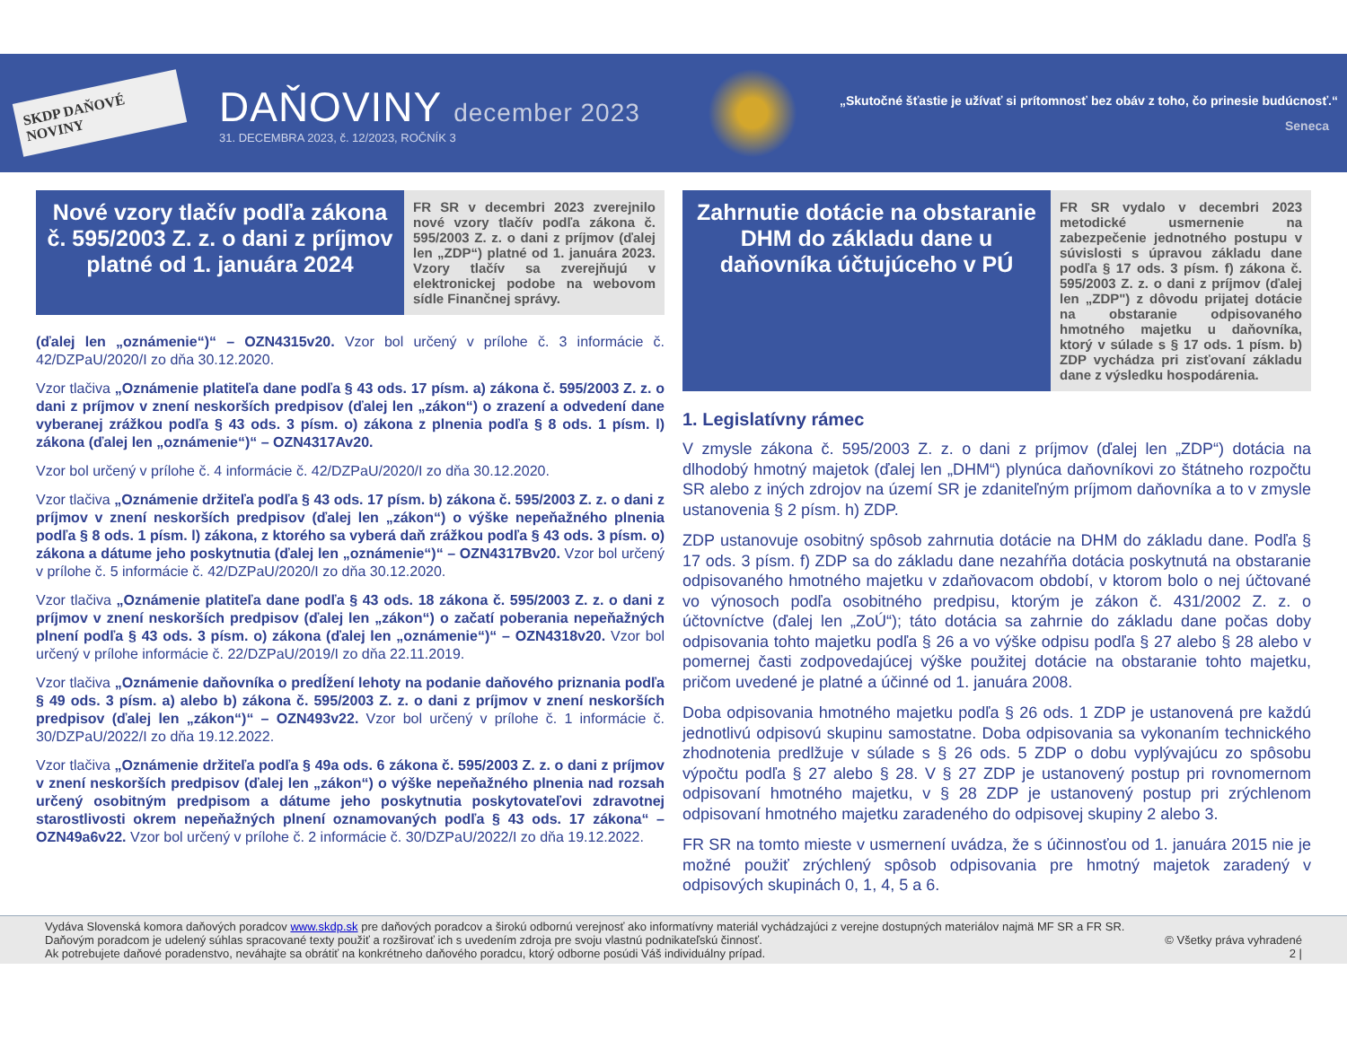SKDP DAŇOVÉ NOVINY
DAŇOVINY december 2023
31. DECEMBRA 2023, č. 12/2023, ROČNÍK 3
„Skutočné šťastie je užívať si prítomnosť bez obáv z toho, čo prinesie budúcnosť.“
Seneca
Nové vzory tlačív podľa zákona č. 595/2003 Z. z. o dani z príjmov platné od 1. januára 2024
FR SR v decembri 2023 zverejnilo nové vzory tlačív podľa zákona č. 595/2003 Z. z. o dani z príjmov (ďalej len „ZDP“) platné od 1. januára 2023. Vzory tlačív sa zverejňujú v elektronickej podobe na webovom sídle Finančnej správy.
(ďalej len „oznámenie“)“ – OZN4315v20. Vzor bol určený v prílohe č. 3 informácie č. 42/DZPaU/2020/I zo dňa 30.12.2020.
Vzor tlačiva „Oznámenie platiteľa dane podľa § 43 ods. 17 písm. a) zákona č. 595/2003 Z. z. o dani z príjmov v znení neskorších predpisov (ďalej len „zákon“) o zrazení a odvedení dane vyberanej zrážkou podľa § 43 ods. 3 písm. o) zákona z plnenia podľa § 8 ods. 1 písm. l) zákona (ďalej len „oznámenie“)“ – OZN4317Av20.
Vzor bol určený v prílohe č. 4 informácie č. 42/DZPaU/2020/I zo dňa 30.12.2020.
Vzor tlačiva „Oznámenie držiteľa podľa § 43 ods. 17 písm. b) zákona č. 595/2003 Z. z. o dani z príjmov v znení neskorších predpisov (ďalej len „zákon“) o výške nepeňažného plnenia podľa § 8 ods. 1 písm. l) zákona, z ktorého sa vyberá daň zrážkou podľa § 43 ods. 3 písm. o) zákona a dátume jeho poskytnutia (ďalej len „oznámenie“)“ – OZN4317Bv20. Vzor bol určený v prílohe č. 5 informácie č. 42/DZPaU/2020/I zo dňa 30.12.2020.
Vzor tlačiva „Oznámenie platiteľa dane podľa § 43 ods. 18 zákona č. 595/2003 Z. z. o dani z príjmov v znení neskorších predpisov (ďalej len „zákon“) o začatí poberania nepeňažných plnení podľa § 43 ods. 3 písm. o) zákona (ďalej len „oznámenie“)“ – OZN4318v20. Vzor bol určený v prílohe informácie č. 22/DZPaU/2019/I zo dňa 22.11.2019.
Vzor tlačiva „Oznámenie daňovníka o predĺžení lehoty na podanie daňového priznania podľa § 49 ods. 3 písm. a) alebo b) zákona č. 595/2003 Z. z. o dani z príjmov v znení neskorších predpisov (ďalej len „zákon“)“ – OZN493v22. Vzor bol určený v prílohe č. 1 informácie č. 30/DZPaU/2022/I zo dňa 19.12.2022.
Vzor tlačiva „Oznámenie držiteľa podľa § 49a ods. 6 zákona č. 595/2003 Z. z. o dani z príjmov v znení neskorších predpisov (ďalej len „zákon“) o výške nepeňažného plnenia nad rozsah určený osobitným predpisom a dátume jeho poskytnutia poskytovateľovi zdravotnej starostlivosti okrem nepeňažných plnení oznamovaných podľa § 43 ods. 17 zákona“ – OZN49a6v22. Vzor bol určený v prílohe č. 2 informácie č. 30/DZPaU/2022/I zo dňa 19.12.2022.
Zahrnutie dotácie na obstaranie DHM do základu dane u daňovníka účtujúceho v PÚ
FR SR vydalo v decembri 2023 metodické usmernenie na zabezpečenie jednotného postupu v súvislosti s úpravou základu dane podľa § 17 ods. 3 písm. f) zákona č. 595/2003 Z. z. o dani z príjmov (ďalej len „ZDP") z dôvodu prijatej dotácie na obstaranie odpisovaného hmotného majetku u daňovníka, ktorý v súlade s § 17 ods. 1 písm. b) ZDP vychádza pri zisťovaní základu dane z výsledku hospodárenia.
1. Legislatívny rámec
V zmysle zákona č. 595/2003 Z. z. o dani z príjmov (ďalej len „ZDP“) dotácia na dlhodobý hmotný majetok (ďalej len „DHM“) plynúca daňovníkovi zo štátneho rozpočtu SR alebo z iných zdrojov na území SR je zdaniteľným príjmom daňovníka a to v zmysle ustanovenia § 2 písm. h) ZDP.
ZDP ustanovuje osobitný spôsob zahrnutia dotácie na DHM do základu dane. Podľa § 17 ods. 3 písm. f) ZDP sa do základu dane nezahŕňa dotácia poskytnutá na obstaranie odpisovaného hmotného majetku v zdaňovacom období, v ktorom bolo o nej účtované vo výnosoch podľa osobitného predpisu, ktorým je zákon č. 431/2002 Z. z. o účtovníctve (ďalej len „ZoÚ“); táto dotácia sa zahrnie do základu dane počas doby odpisovania tohto majetku podľa § 26 a vo výške odpisu podľa § 27 alebo § 28 alebo v pomernej časti zodpovedajúcej výške použitej dotácie na obstaranie tohto majetku, pričom uvedené je platné a účinné od 1. januára 2008.
Doba odpisovania hmotného majetku podľa § 26 ods. 1 ZDP je ustanovená pre každú jednotlivú odpisovú skupinu samostatne. Doba odpisovania sa vykonaním technického zhodnotenia predlžuje v súlade s § 26 ods. 5 ZDP o dobu vyplývajúcu zo spôsobu výpočtu podľa § 27 alebo § 28. V § 27 ZDP je ustanovený postup pri rovnomernom odpisovaní hmotného majetku, v § 28 ZDP je ustanovený postup pri zrýchlenom odpisovaní hmotného majetku zaradeného do odpisovej skupiny 2 alebo 3.
FR SR na tomto mieste v usmernení uvádza, že s účinnosťou od 1. januára 2015 nie je možné použiť zrýchlený spôsob odpisovania pre hmotný majetok zaradený v odpisových skupinách 0, 1, 4, 5 a 6.
Vydáva Slovenská komora daňových poradcov www.skdp.sk pre daňových poradcov a širokú odbornú verejnosť ako informatívny materiál vychádzajúci z verejne dostupných materiálov najmä MF SR a FR SR.
Daňovým poradcom je udelený súhlas spracované texty použiť a rozširovať ich s uvedením zdroja pre svoju vlastnú podnikateľskú činnosť. © Všetky práva vyhradené
Ak potrebujete daňové poradenstvo, neváhajte sa obrátiť na konkrétneho daňového poradcu, ktorý odborne posúdi Váš individuálny prípad. 2 |